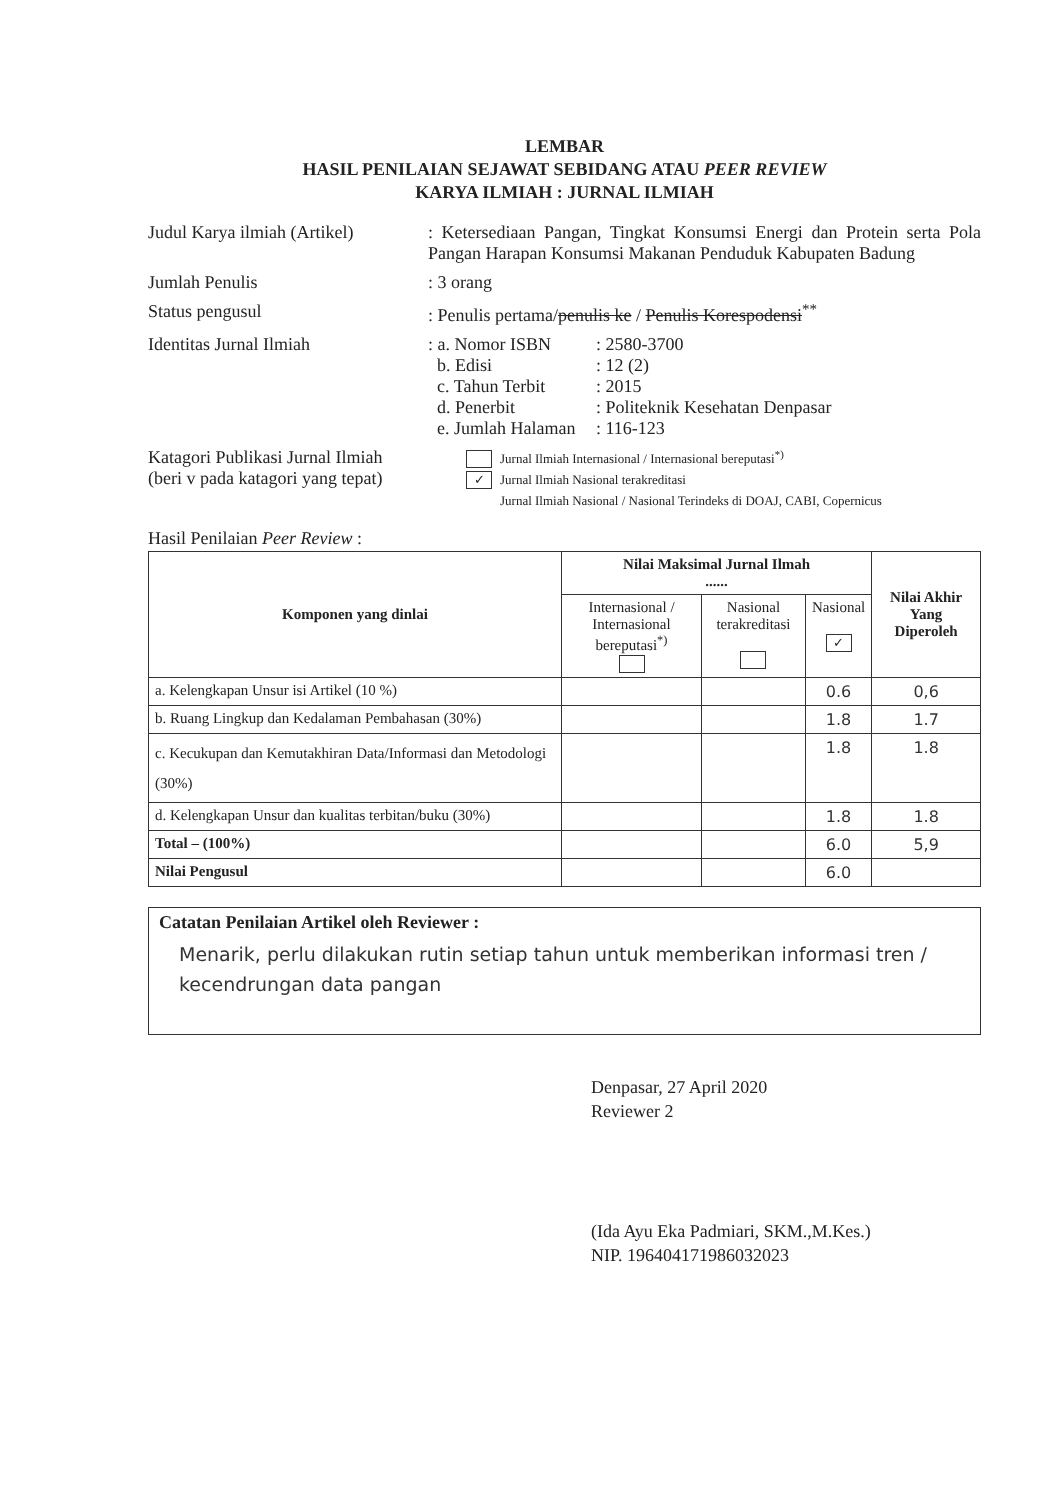LEMBAR
HASIL PENILAIAN SEJAWAT SEBIDANG ATAU PEER REVIEW
KARYA ILMIAH : JURNAL ILMIAH
Judul Karya ilmiah (Artikel)
: Ketersediaan Pangan, Tingkat Konsumsi Energi dan Protein serta Pola Pangan Harapan Konsumsi Makanan Penduduk Kabupaten Badung
Jumlah Penulis : 3 orang
Status pengusul : Penulis pertama/penulis ke / Penulis Korespodensi<sup>**</sup>
Identitas Jurnal Ilmiah : a. Nomor ISBN: 2580-3700
b. Edisi: 12 (2)
c. Tahun Terbit: 2015
d. Penerbit: Politeknik Kesehatan Denpasar
e. Jumlah Halaman: 116-123
Katagori Publikasi Jurnal Ilmiah
(beri v pada katagori yang tepat)
Jurnal Ilmiah Internasional / Internasional bereputasi<sup>*)</sup>
✓ Jurnal Ilmiah Nasional terakreditasi
Jurnal Ilmiah Nasional / Nasional Terindeks di DOAJ, CABI, Copernicus
Hasil Penilaian Peer Review :
| Komponen yang dinlai | Nilai Maksimal Jurnal Ilmah ...... | | | Nilai Akhir Yang Diperoleh |
| --- | --- | --- | --- | --- |
| | Internasional / Internasional bereputasi<sup>*)</sup> | Nasional terakreditasi | Nasional ✓ | |
| a. Kelengkapan Unsur isi Artikel (10 %) | | | 0.6 | 0,6 |
| b. Ruang Lingkup dan Kedalaman Pembahasan (30%) | | | 1.8 | 1.7 |
| c. Kecukupan dan Kemutakhiran Data/Informasi dan Metodologi (30%) | | | 1.8 | 1.8 |
| d. Kelengkapan Unsur dan kualitas terbitan/buku (30%) | | | 1.8 | 1.8 |
| Total – (100%) | | | 6.0 | 5,9 |
| Nilai Pengusul | | | 6.0 | |
Catatan Penilaian Artikel oleh Reviewer :
Menarik, perlu dilakukan rutin setiap tahun untuk memberikan informasi tren / kecendrungan data pangan
Denpasar, 27 April 2020
Reviewer 2
(Ida Ayu Eka Padmiari, SKM.,M.Kes.)
NIP. 196404171986032023